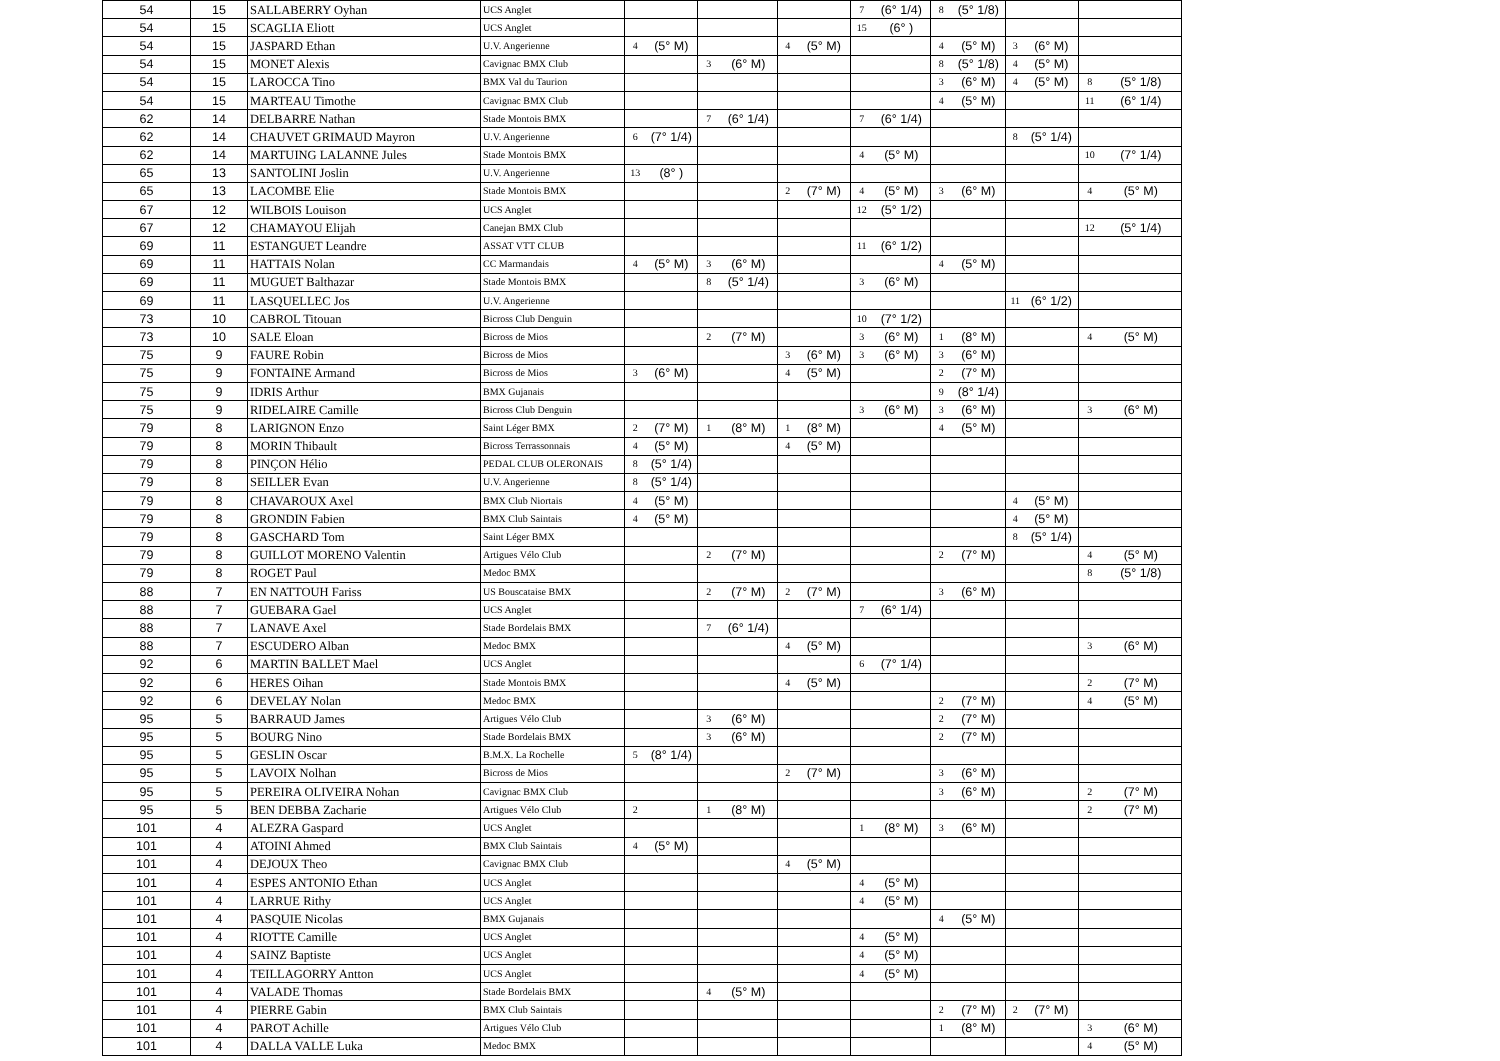| 54 | 15 | SALLABERRY Oyhan | UCS Anglet | | | | | | | 7 | (6° 1/4) | 8 | (5° 1/8) | | | | |
| 54 | 15 | SCAGLIA Eliott | UCS Anglet | | | | | | | 15 | (6° ) | | | | | | |
| 54 | 15 | JASPARD Ethan | U.V. Angerienne | 4 | (5° M) | | | 4 | (5° M) | | | 4 | (5° M) | 3 | (6° M) | | |
| 54 | 15 | MONET Alexis | Cavignac BMX Club | | | 3 | (6° M) | | | | | 8 | (5° 1/8) | 4 | (5° M) | | |
| 54 | 15 | LAROCCA Tino | BMX Val du Taurion | | | | | | | | | 3 | (6° M) | 4 | (5° M) | 8 | (5° 1/8) |
| 54 | 15 | MARTEAU Timothe | Cavignac BMX Club | | | | | | | | | 4 | (5° M) | | | 11 | (6° 1/4) |
| 62 | 14 | DELBARRE Nathan | Stade Montois BMX | | | 7 | (6° 1/4) | | | 7 | (6° 1/4) | | | | | | |
| 62 | 14 | CHAUVET GRIMAUD Mayron | U.V. Angerienne | 6 | (7° 1/4) | | | | | | | | | 8 | (5° 1/4) | | |
| 62 | 14 | MARTUING LALANNE Jules | Stade Montois BMX | | | | | | | 4 | (5° M) | | | | | 10 | (7° 1/4) |
| 65 | 13 | SANTOLINI Joslin | U.V. Angerienne | 13 | (8° ) | | | | | | | | | | | | |
| 65 | 13 | LACOMBE Elie | Stade Montois BMX | | | | | 2 | (7° M) | 4 | (5° M) | 3 | (6° M) | | | 4 | (5° M) |
| 67 | 12 | WILBOIS Louison | UCS Anglet | | | | | | | 12 | (5° 1/2) | | | | | | |
| 67 | 12 | CHAMAYOU Elijah | Canejan BMX Club | | | | | | | | | | | | | 12 | (5° 1/4) |
| 69 | 11 | ESTANGUET Leandre | ASSAT VTT CLUB | | | | | | | 11 | (6° 1/2) | | | | | | |
| 69 | 11 | HATTAIS Nolan | CC Marmandais | 4 | (5° M) | 3 | (6° M) | | | | | 4 | (5° M) | | | | |
| 69 | 11 | MUGUET Balthazar | Stade Montois BMX | | | 8 | (5° 1/4) | | | 3 | (6° M) | | | | | | |
| 69 | 11 | LASQUELLEC Jos | U.V. Angerienne | | | | | | | | | | | 11 | (6° 1/2) | | |
| 73 | 10 | CABROL Titouan | Bicross Club Denguin | | | | | | | 10 | (7° 1/2) | | | | | | |
| 73 | 10 | SALE Eloan | Bicross de Mios | | | 2 | (7° M) | | | 3 | (6° M) | 1 | (8° M) | | | 4 | (5° M) |
| 75 | 9 | FAURE Robin | Bicross de Mios | | | | | 3 | (6° M) | 3 | (6° M) | 3 | (6° M) | | | | |
| 75 | 9 | FONTAINE Armand | Bicross de Mios | 3 | (6° M) | | | 4 | (5° M) | | | 2 | (7° M) | | | | |
| 75 | 9 | IDRIS Arthur | BMX Gujanais | | | | | | | | | 9 | (8° 1/4) | | | | |
| 75 | 9 | RIDELAIRE Camille | Bicross Club Denguin | | | | | | | 3 | (6° M) | 3 | (6° M) | | | 3 | (6° M) |
| 79 | 8 | LARIGNON Enzo | Saint Léger BMX | 2 | (7° M) | 1 | (8° M) | 1 | (8° M) | | | 4 | (5° M) | | | | |
| 79 | 8 | MORIN Thibault | Bicross Terrassonnais | 4 | (5° M) | | | 4 | (5° M) | | | | | | | | |
| 79 | 8 | PINÇON Hélio | PEDAL CLUB OLERONAIS | 8 | (5° 1/4) | | | | | | | | | | | | |
| 79 | 8 | SEILLER Evan | U.V. Angerienne | 8 | (5° 1/4) | | | | | | | | | | | | |
| 79 | 8 | CHAVAROUX Axel | BMX Club Niortais | 4 | (5° M) | | | | | | | | | 4 | (5° M) | | |
| 79 | 8 | GRONDIN Fabien | BMX Club Saintais | 4 | (5° M) | | | | | | | | | 4 | (5° M) | | |
| 79 | 8 | GASCHARD Tom | Saint Léger BMX | | | | | | | | | | | 8 | (5° 1/4) | | |
| 79 | 8 | GUILLOT MORENO Valentin | Artigues Vélo Club | | | 2 | (7° M) | | | | | 2 | (7° M) | | | 4 | (5° M) |
| 79 | 8 | ROGET Paul | Medoc BMX | | | | | | | | | | | | | 8 | (5° 1/8) |
| 88 | 7 | EN NATTOUH Fariss | US Bouscataise BMX | | | 2 | (7° M) | 2 | (7° M) | | | 3 | (6° M) | | | | |
| 88 | 7 | GUEBARA Gael | UCS Anglet | | | | | | | 7 | (6° 1/4) | | | | | | |
| 88 | 7 | LANAVE Axel | Stade Bordelais BMX | | | 7 | (6° 1/4) | | | | | | | | | | |
| 88 | 7 | ESCUDERO Alban | Medoc BMX | | | | | 4 | (5° M) | | | | | | | 3 | (6° M) |
| 92 | 6 | MARTIN BALLET Mael | UCS Anglet | | | | | | | 6 | (7° 1/4) | | | | | | |
| 92 | 6 | HERES Oihan | Stade Montois BMX | | | | | 4 | (5° M) | | | | | | | 2 | (7° M) |
| 92 | 6 | DEVELAY Nolan | Medoc BMX | | | | | | | | | 2 | (7° M) | | | 4 | (5° M) |
| 95 | 5 | BARRAUD James | Artigues Vélo Club | | | 3 | (6° M) | | | | | 2 | (7° M) | | | | |
| 95 | 5 | BOURG Nino | Stade Bordelais BMX | | | 3 | (6° M) | | | | | 2 | (7° M) | | | | |
| 95 | 5 | GESLIN Oscar | B.M.X. La Rochelle | 5 | (8° 1/4) | | | | | | | | | | | | |
| 95 | 5 | LAVOIX Nolhan | Bicross de Mios | | | | | 2 | (7° M) | | | 3 | (6° M) | | | | |
| 95 | 5 | PEREIRA OLIVEIRA Nohan | Cavignac BMX Club | | | | | | | | | 3 | (6° M) | | | 2 | (7° M) |
| 95 | 5 | BEN DEBBA Zacharie | Artigues Vélo Club | 2 | | 1 | (8° M) | | | | | | | | | 2 | (7° M) |
| 101 | 4 | ALEZRA Gaspard | UCS Anglet | | | | | | | 1 | (8° M) | 3 | (6° M) | | | | |
| 101 | 4 | ATOINI Ahmed | BMX Club Saintais | 4 | (5° M) | | | | | | | | | | | | |
| 101 | 4 | DEJOUX Theo | Cavignac BMX Club | | | | | 4 | (5° M) | | | | | | | | |
| 101 | 4 | ESPES ANTONIO Ethan | UCS Anglet | | | | | | | 4 | (5° M) | | | | | | |
| 101 | 4 | LARRUE Rithy | UCS Anglet | | | | | | | 4 | (5° M) | | | | | | |
| 101 | 4 | PASQUIE Nicolas | BMX Gujanais | | | | | | | | | 4 | (5° M) | | | | |
| 101 | 4 | RIOTTE Camille | UCS Anglet | | | | | | | 4 | (5° M) | | | | | | |
| 101 | 4 | SAINZ Baptiste | UCS Anglet | | | | | | | 4 | (5° M) | | | | | | |
| 101 | 4 | TEILLAGORRY Antton | UCS Anglet | | | | | | | 4 | (5° M) | | | | | | |
| 101 | 4 | VALADE Thomas | Stade Bordelais BMX | | | 4 | (5° M) | | | | | | | | | | |
| 101 | 4 | PIERRE Gabin | BMX Club Saintais | | | | | | | | | 2 | (7° M) | 2 | (7° M) | | |
| 101 | 4 | PAROT Achille | Artigues Vélo Club | | | | | | | | | 1 | (8° M) | | | 3 | (6° M) |
| 101 | 4 | DALLA VALLE Luka | Medoc BMX | | | | | | | | | | | | | 4 | (5° M) |